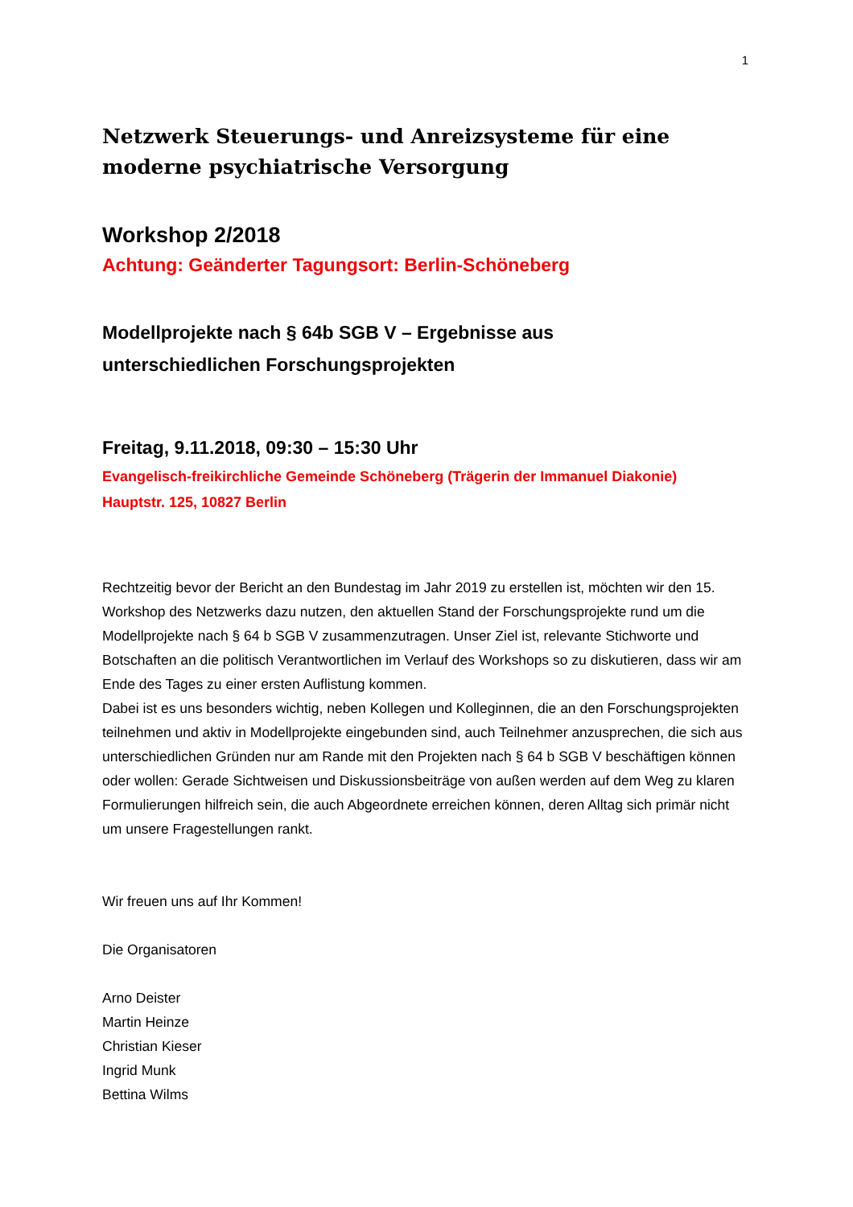1
Netzwerk Steuerungs- und Anreizsysteme für eine moderne psychiatrische Versorgung
Workshop 2/2018
Achtung: Geänderter Tagungsort: Berlin-Schöneberg
Modellprojekte nach § 64b SGB V – Ergebnisse aus
unterschiedlichen Forschungsprojekten
Freitag, 9.11.2018, 09:30 – 15:30 Uhr
Evangelisch-freikirchliche Gemeinde Schöneberg (Trägerin der Immanuel Diakonie)
Hauptstr. 125, 10827 Berlin
Rechtzeitig bevor der Bericht an den Bundestag im Jahr 2019 zu erstellen ist, möchten wir den 15. Workshop des Netzwerks dazu nutzen, den aktuellen Stand der Forschungsprojekte rund um die Modellprojekte nach § 64 b SGB V zusammenzutragen. Unser Ziel ist, relevante Stichworte und Botschaften an die politisch Verantwortlichen im Verlauf des Workshops so zu diskutieren, dass wir am Ende des Tages zu einer ersten Auflistung kommen.
Dabei ist es uns besonders wichtig, neben Kollegen und Kolleginnen, die an den Forschungsprojekten teilnehmen und aktiv in Modellprojekte eingebunden sind, auch Teilnehmer anzusprechen, die sich aus unterschiedlichen Gründen nur am Rande mit den Projekten nach § 64 b SGB V beschäftigen können oder wollen: Gerade Sichtweisen und Diskussionsbeiträge von außen werden auf dem Weg zu klaren Formulierungen hilfreich sein, die auch Abgeordnete erreichen können, deren Alltag sich primär nicht um unsere Fragestellungen rankt.
Wir freuen uns auf Ihr Kommen!
Die Organisatoren
Arno Deister
Martin Heinze
Christian Kieser
Ingrid Munk
Bettina Wilms